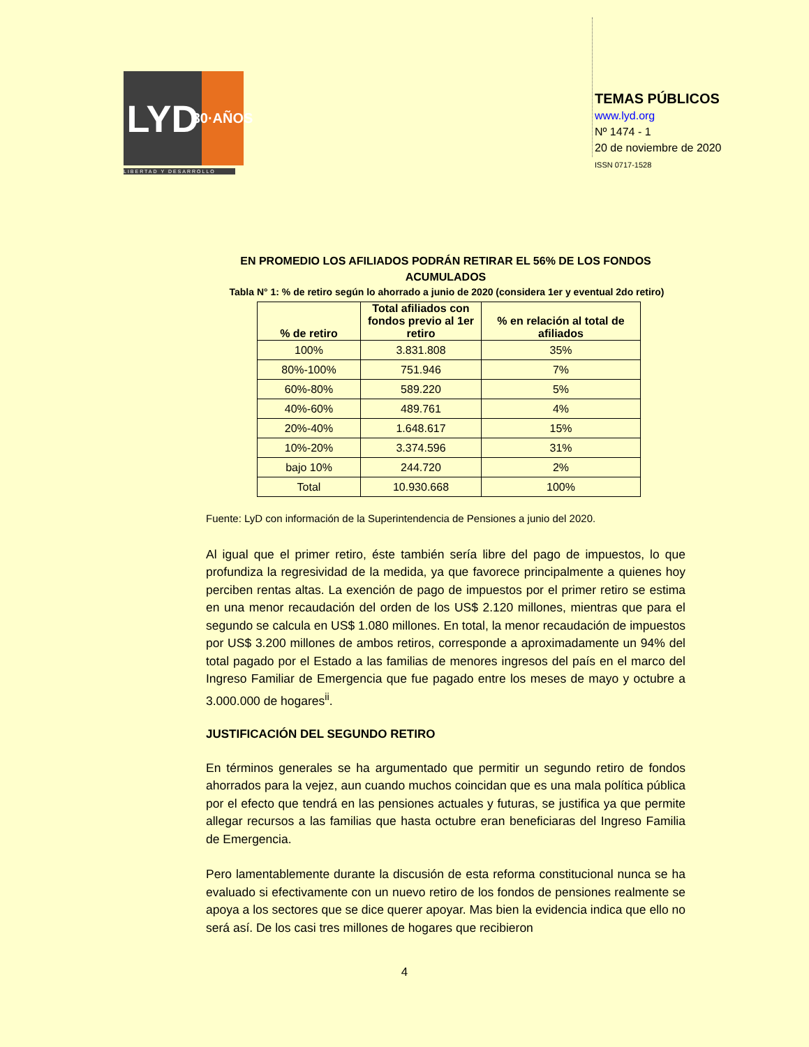LYD
30·AÑOS
LIBERTAD Y DESARROLLO
TEMAS PÚBLICOS
www.lyd.org
Nº 1474 - 1
20 de noviembre de 2020
ISSN 0717-1528
EN PROMEDIO LOS AFILIADOS PODRÁN RETIRAR EL 56% DE LOS FONDOS ACUMULADOS
Tabla N° 1: % de retiro según lo ahorrado a junio de 2020 (considera 1er y eventual 2do retiro)
| % de retiro | Total afiliados con fondos previo al 1er retiro | % en relación al total de afiliados |
| --- | --- | --- |
| 100% | 3.831.808 | 35% |
| 80%-100% | 751.946 | 7% |
| 60%-80% | 589.220 | 5% |
| 40%-60% | 489.761 | 4% |
| 20%-40% | 1.648.617 | 15% |
| 10%-20% | 3.374.596 | 31% |
| bajo 10% | 244.720 | 2% |
| Total | 10.930.668 | 100% |
Fuente: LyD con información de la Superintendencia de Pensiones a junio del 2020.
Al igual que el primer retiro, éste también sería libre del pago de impuestos, lo que profundiza la regresividad de la medida, ya que favorece principalmente a quienes hoy perciben rentas altas. La exención de pago de impuestos por el primer retiro se estima en una menor recaudación del orden de los US$ 2.120 millones, mientras que para el segundo se calcula en US$ 1.080 millones. En total, la menor recaudación de impuestos por US$ 3.200 millones de ambos retiros, corresponde a aproximadamente un 94% del total pagado por el Estado a las familias de menores ingresos del país en el marco del Ingreso Familiar de Emergencia que fue pagado entre los meses de mayo y octubre a 3.000.000 de hogares<sup>ii</sup>.
JUSTIFICACIÓN DEL SEGUNDO RETIRO
En términos generales se ha argumentado que permitir un segundo retiro de fondos ahorrados para la vejez, aun cuando muchos coincidan que es una mala política pública por el efecto que tendrá en las pensiones actuales y futuras, se justifica ya que permite allegar recursos a las familias que hasta octubre eran beneficiaras del Ingreso Familia de Emergencia.
Pero lamentablemente durante la discusión de esta reforma constitucional nunca se ha evaluado si efectivamente con un nuevo retiro de los fondos de pensiones realmente se apoya a los sectores que se dice querer apoyar. Mas bien la evidencia indica que ello no será así. De los casi tres millones de hogares que recibieron
4